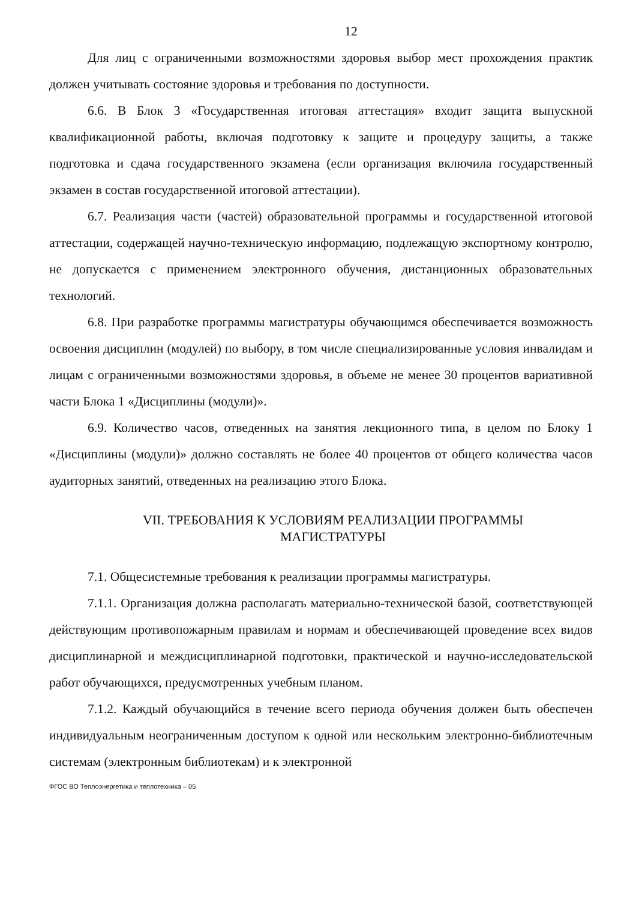12
Для лиц с ограниченными возможностями здоровья выбор мест прохождения практик должен учитывать состояние здоровья и требования по доступности.
6.6. В Блок 3 «Государственная итоговая аттестация» входит защита выпускной квалификационной работы, включая подготовку к защите и процедуру защиты, а также подготовка и сдача государственного экзамена (если организация включила государственный экзамен в состав государственной итоговой аттестации).
6.7. Реализация части (частей) образовательной программы и государственной итоговой аттестации, содержащей научно-техническую информацию, подлежащую экспортному контролю, не допускается с применением электронного обучения, дистанционных образовательных технологий.
6.8. При разработке программы магистратуры обучающимся обеспечивается возможность освоения дисциплин (модулей) по выбору, в том числе специализированные условия инвалидам и лицам с ограниченными возможностями здоровья, в объеме не менее 30 процентов вариативной части Блока 1 «Дисциплины (модули)».
6.9. Количество часов, отведенных на занятия лекционного типа, в целом по Блоку 1 «Дисциплины (модули)» должно составлять не более 40 процентов от общего количества часов аудиторных занятий, отведенных на реализацию этого Блока.
VII. ТРЕБОВАНИЯ К УСЛОВИЯМ РЕАЛИЗАЦИИ ПРОГРАММЫ
МАГИСТРАТУРЫ
7.1. Общесистемные требования к реализации программы магистратуры.
7.1.1. Организация должна располагать материально-технической базой, соответствующей действующим противопожарным правилам и нормам и обеспечивающей проведение всех видов дисциплинарной и междисциплинарной подготовки, практической и научно-исследовательской работ обучающихся, предусмотренных учебным планом.
7.1.2. Каждый обучающийся в течение всего периода обучения должен быть обеспечен индивидуальным неограниченным доступом к одной или нескольким электронно-библиотечным системам (электронным библиотекам) и к электронной
ФГОС ВО Теплоэнергетика и теплотехника – 05